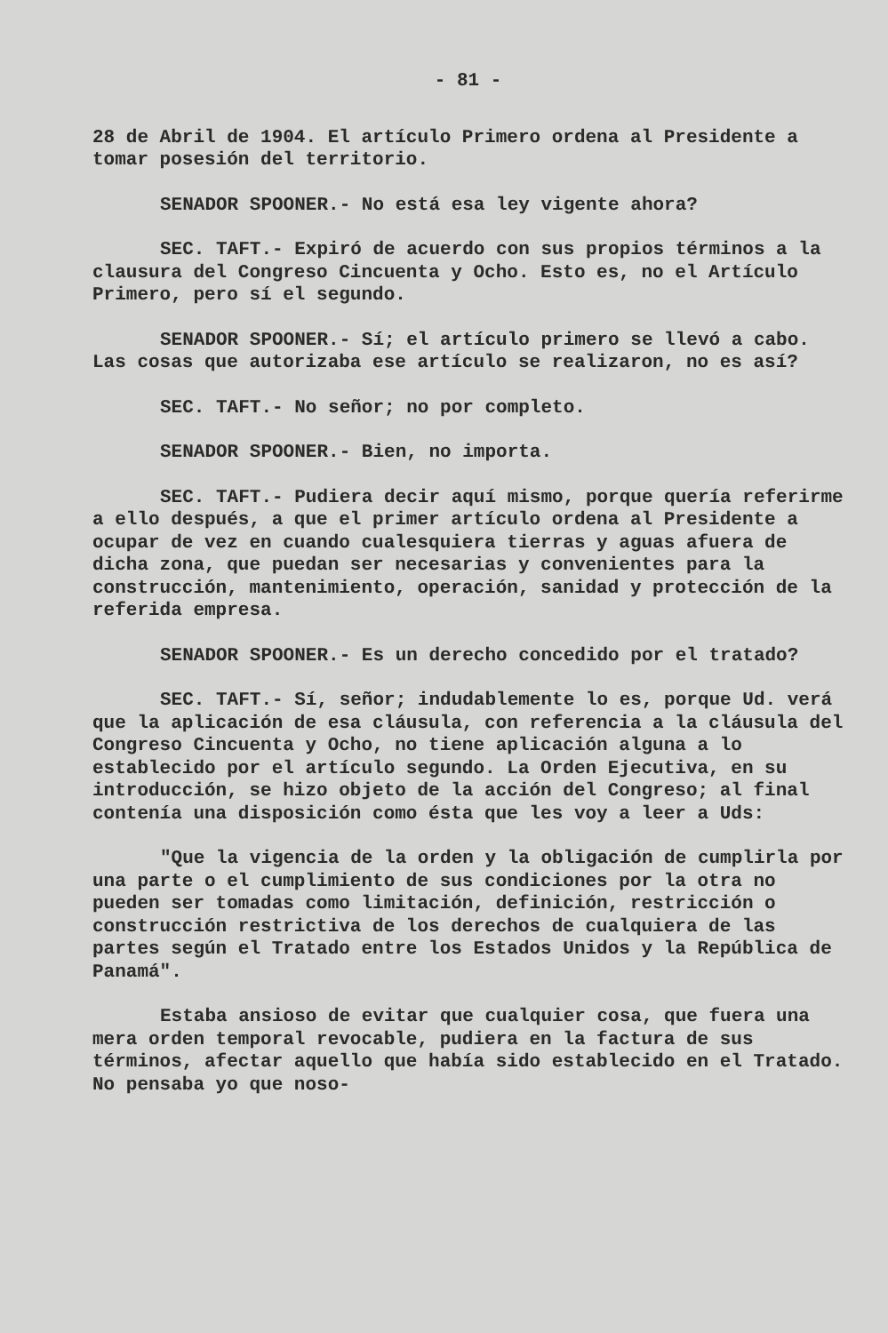- 81 -
28 de Abril de 1904. El artículo Primero ordena al Presidente a tomar posesión del territorio.
SENADOR SPOONER.- No está esa ley vigente ahora?
SEC. TAFT.- Expiró de acuerdo con sus propios términos a la clausura del Congreso Cincuenta y Ocho. Esto es, no el Artículo Primero, pero sí el segundo.
SENADOR SPOONER.- Sí; el artículo primero se llevó a cabo. Las cosas que autorizaba ese artículo se realizaron, no es así?
SEC. TAFT.- No señor; no por completo.
SENADOR SPOONER.- Bien, no importa.
SEC. TAFT.- Pudiera decir aquí mismo, porque quería referirme a ello después, a que el primer artículo ordena al Presidente a ocupar de vez en cuando cualesquiera tierras y aguas afuera de dicha zona, que puedan ser necesarias y convenientes para la construcción, mantenimiento, operación, sanidad y protección de la referida empresa.
SENADOR SPOONER.- Es un derecho concedido por el tratado?
SEC. TAFT.- Sí, señor; indudablemente lo es, porque Ud. verá que la aplicación de esa cláusula, con referencia a la cláusula del Congreso Cincuenta y Ocho, no tiene aplicación alguna a lo establecido por el artículo segundo. La Orden Ejecutiva, en su introducción, se hizo objeto de la acción del Congreso; al final contenía una disposición como ésta que les voy a leer a Uds:
"Que la vigencia de la orden y la obligación de cumplirla por una parte o el cumplimiento de sus condiciones por la otra no pueden ser tomadas como limitación, definición, restricción o construcción restrictiva de los derechos de cualquiera de las partes según el Tratado entre los Estados Unidos y la República de Panamá".
Estaba ansioso de evitar que cualquier cosa, que fuera una mera orden temporal revocable, pudiera en la factura de sus términos, afectar aquello que había sido establecido en el Tratado. No pensaba yo que noso-